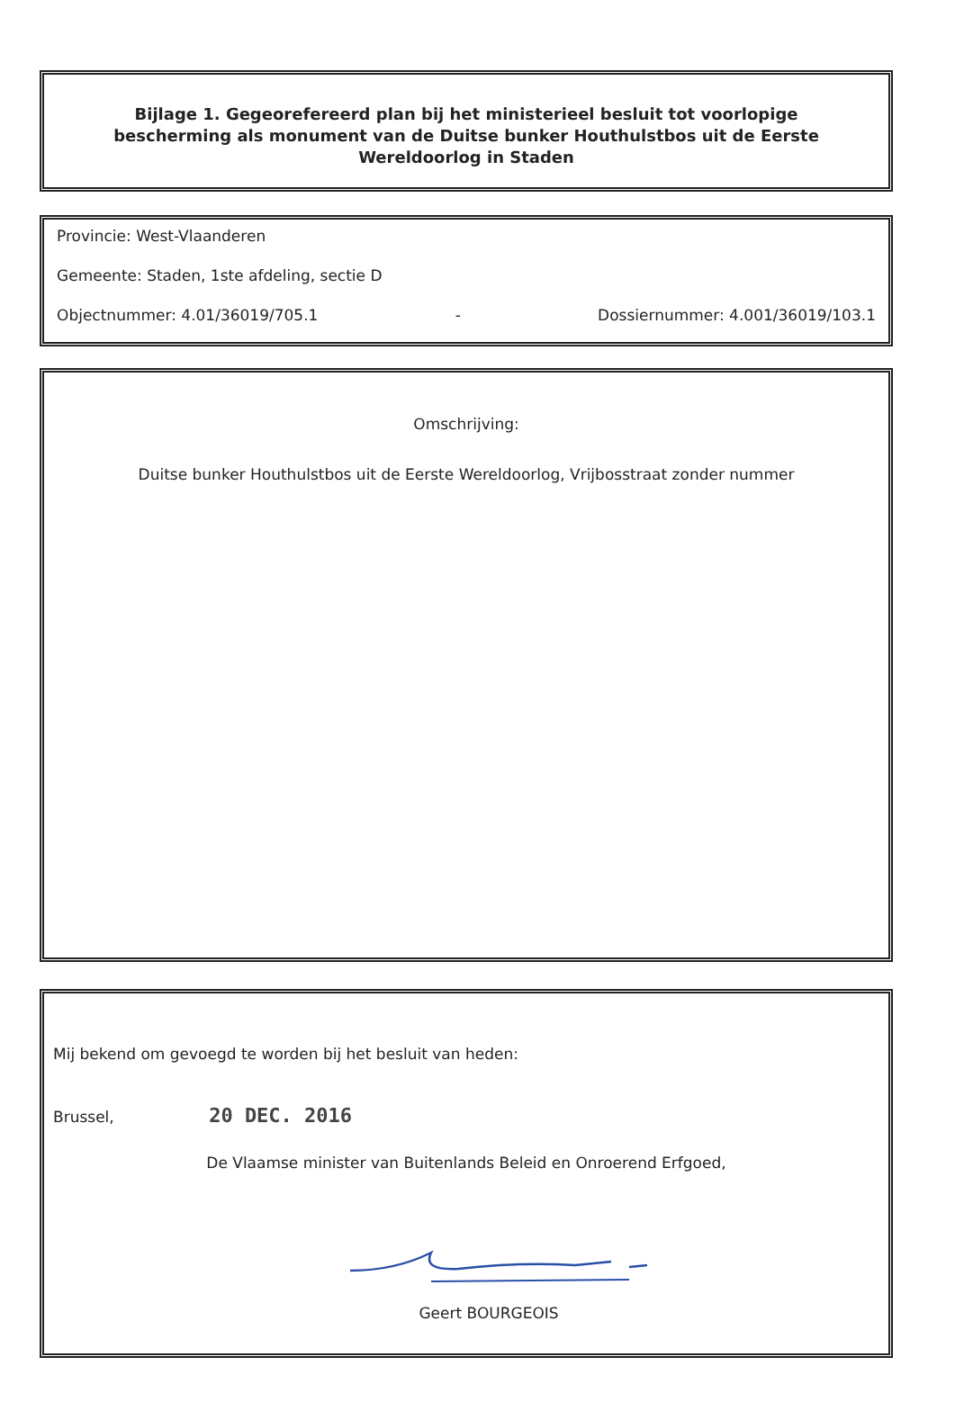Bijlage 1. Gegeorefereerd plan bij het ministerieel besluit tot voorlopige bescherming als monument van de Duitse bunker Houthulstbos uit de Eerste Wereldoorlog in Staden
Provincie: West-Vlaanderen
Gemeente: Staden, 1ste afdeling, sectie D
Objectnummer: 4.01/36019/705.1 - Dossiernummer: 4.001/36019/103.1
Omschrijving:
Duitse bunker Houthulstbos uit de Eerste Wereldoorlog, Vrijbosstraat zonder nummer
Mij bekend om gevoegd te worden bij het besluit van heden:
Brussel, 20 DEC. 2016
De Vlaamse minister van Buitenlands Beleid en Onroerend Erfgoed,
Geert BOURGEOIS